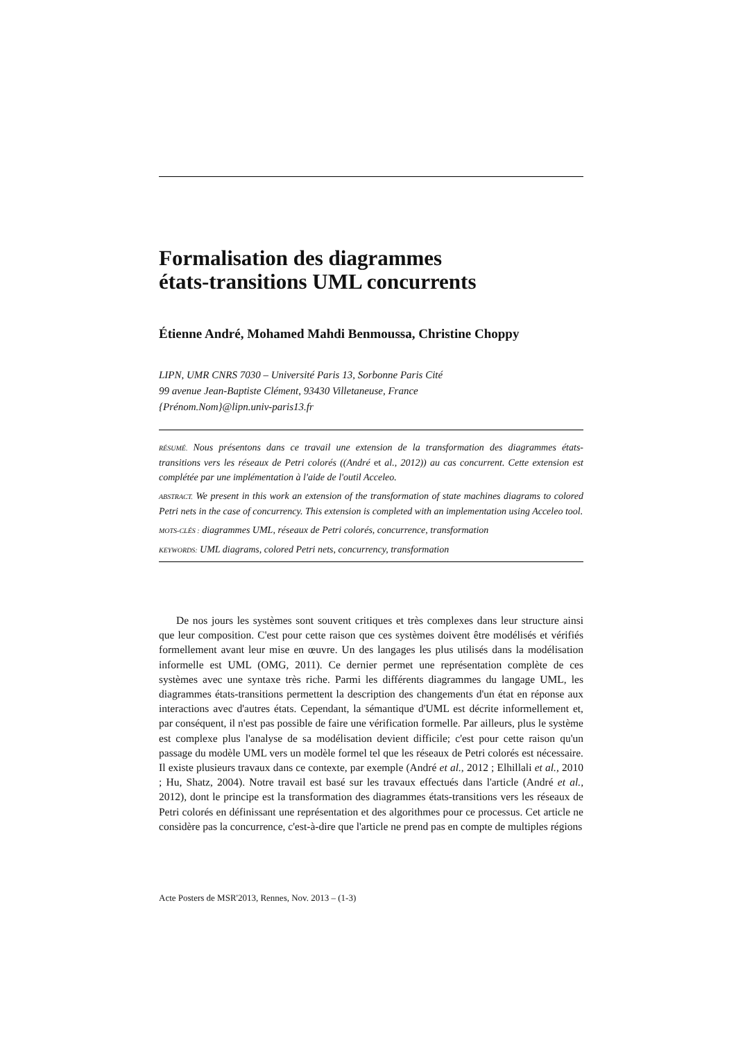Formalisation des diagrammes
états-transitions UML concurrents
Étienne André, Mohamed Mahdi Benmoussa, Christine Choppy
LIPN, UMR CNRS 7030 – Université Paris 13, Sorbonne Paris Cité
99 avenue Jean-Baptiste Clément, 93430 Villetaneuse, France
{Prénom.Nom}@lipn.univ-paris13.fr
RÉSUMÉ. Nous présentons dans ce travail une extension de la transformation des diagrammes états-transitions vers les réseaux de Petri colorés ((André et al., 2012)) au cas concurrent. Cette extension est complétée par une implémentation à l'aide de l'outil Acceleo.
ABSTRACT. We present in this work an extension of the transformation of state machines diagrams to colored Petri nets in the case of concurrency. This extension is completed with an implementation using Acceleo tool.
MOTS-CLÉS : diagrammes UML, réseaux de Petri colorés, concurrence, transformation
KEYWORDS: UML diagrams, colored Petri nets, concurrency, transformation
De nos jours les systèmes sont souvent critiques et très complexes dans leur structure ainsi que leur composition. C'est pour cette raison que ces systèmes doivent être modélisés et vérifiés formellement avant leur mise en œuvre. Un des langages les plus utilisés dans la modélisation informelle est UML (OMG, 2011). Ce dernier permet une représentation complète de ces systèmes avec une syntaxe très riche. Parmi les différents diagrammes du langage UML, les diagrammes états-transitions permettent la description des changements d'un état en réponse aux interactions avec d'autres états. Cependant, la sémantique d'UML est décrite informellement et, par conséquent, il n'est pas possible de faire une vérification formelle. Par ailleurs, plus le système est complexe plus l'analyse de sa modélisation devient difficile; c'est pour cette raison qu'un passage du modèle UML vers un modèle formel tel que les réseaux de Petri colorés est nécessaire. Il existe plusieurs travaux dans ce contexte, par exemple (André et al., 2012 ; Elhillali et al., 2010 ; Hu, Shatz, 2004). Notre travail est basé sur les travaux effectués dans l'article (André et al., 2012), dont le principe est la transformation des diagrammes états-transitions vers les réseaux de Petri colorés en définissant une représentation et des algorithmes pour ce processus. Cet article ne considère pas la concurrence, c'est-à-dire que l'article ne prend pas en compte de multiples régions
Acte Posters de MSR'2013, Rennes, Nov. 2013 – (1-3)